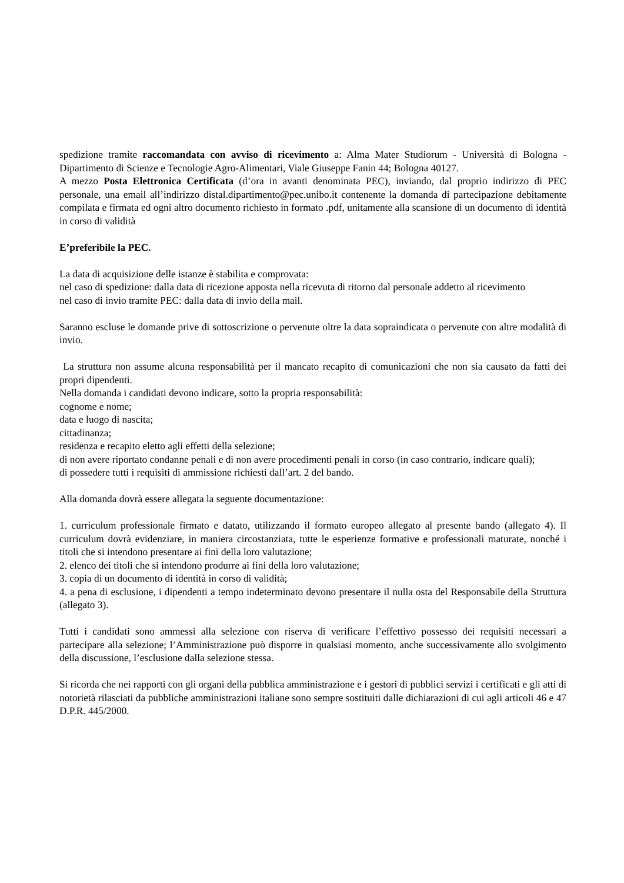spedizione tramite raccomandata con avviso di ricevimento a: Alma Mater Studiorum - Università di Bologna - Dipartimento di Scienze e Tecnologie Agro-Alimentari, Viale Giuseppe Fanin 44; Bologna 40127.
A mezzo Posta Elettronica Certificata (d’ora in avanti denominata PEC), inviando, dal proprio indirizzo di PEC personale, una email all’indirizzo distal.dipartimento@pec.unibo.it contenente la domanda di partecipazione debitamente compilata e firmata ed ogni altro documento richiesto in formato .pdf, unitamente alla scansione di un documento di identità in corso di validità
E’preferibile la PEC.
La data di acquisizione delle istanze è stabilita e comprovata:
nel caso di spedizione: dalla data di ricezione apposta nella ricevuta di ritorno dal personale addetto al ricevimento
nel caso di invio tramite PEC: dalla data di invio della mail.
Saranno escluse le domande prive di sottoscrizione o pervenute oltre la data sopraindicata o pervenute con altre modalità di invio.
La struttura non assume alcuna responsabilità per il mancato recapito di comunicazioni che non sia causato da fatti dei propri dipendenti.
Nella domanda i candidati devono indicare, sotto la propria responsabilità:
cognome e nome;
data e luogo di nascita;
cittadinanza;
residenza e recapito eletto agli effetti della selezione;
di non avere riportato condanne penali e di non avere procedimenti penali in corso (in caso contrario, indicare quali);
di possedere tutti i requisiti di ammissione richiesti dall’art. 2 del bando.
Alla domanda dovrà essere allegata la seguente documentazione:
1. curriculum professionale firmato e datato, utilizzando il formato europeo allegato al presente bando (allegato 4). Il curriculum dovrà evidenziare, in maniera circostanziata, tutte le esperienze formative e professionali maturate, nonché i titoli che si intendono presentare ai fini della loro valutazione;
2. elenco dei titoli che si intendono produrre ai fini della loro valutazione;
3. copia di un documento di identità in corso di validità;
4. a pena di esclusione, i dipendenti a tempo indeterminato devono presentare il nulla osta del Responsabile della Struttura (allegato 3).
Tutti i candidati sono ammessi alla selezione con riserva di verificare l’effettivo possesso dei requisiti necessari a partecipare alla selezione; l’Amministrazione può disporre in qualsiasi momento, anche successivamente allo svolgimento della discussione, l’esclusione dalla selezione stessa.
Si ricorda che nei rapporti con gli organi della pubblica amministrazione e i gestori di pubblici servizi i certificati e gli atti di notorietà rilasciati da pubbliche amministrazioni italiane sono sempre sostituiti dalle dichiarazioni di cui agli articoli 46 e 47 D.P.R. 445/2000.